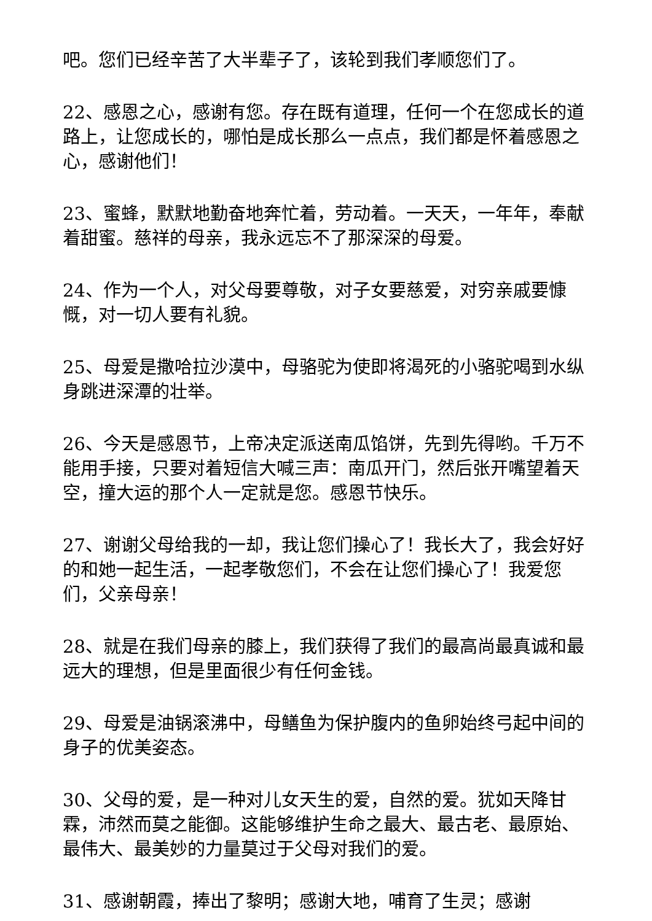吧。您们已经辛苦了大半辈子了，该轮到我们孝顺您们了。
22、感恩之心，感谢有您。存在既有道理，任何一个在您成长的道路上，让您成长的，哪怕是成长那么一点点，我们都是怀着感恩之心，感谢他们！
23、蜜蜂，默默地勤奋地奔忙着，劳动着。一天天，一年年，奉献着甜蜜。慈祥的母亲，我永远忘不了那深深的母爱。
24、作为一个人，对父母要尊敬，对子女要慈爱，对穷亲戚要慷慨，对一切人要有礼貌。
25、母爱是撒哈拉沙漠中，母骆驼为使即将渴死的小骆驼喝到水纵身跳进深潭的壮举。
26、今天是感恩节，上帝决定派送南瓜馅饼，先到先得哟。千万不能用手接，只要对着短信大喊三声：南瓜开门，然后张开嘴望着天空，撞大运的那个人一定就是您。感恩节快乐。
27、谢谢父母给我的一却，我让您们操心了！我长大了，我会好好的和她一起生活，一起孝敬您们，不会在让您们操心了！我爱您们，父亲母亲！
28、就是在我们母亲的膝上，我们获得了我们的最高尚最真诚和最远大的理想，但是里面很少有任何金钱。
29、母爱是油锅滚沸中，母鳝鱼为保护腹内的鱼卵始终弓起中间的身子的优美姿态。
30、父母的爱，是一种对儿女天生的爱，自然的爱。犹如天降甘霖，沛然而莫之能御。这能够维护生命之最大、最古老、最原始、最伟大、最美妙的力量莫过于父母对我们的爱。
31、感谢朝霞，捧出了黎明；感谢大地，哺育了生灵；感谢